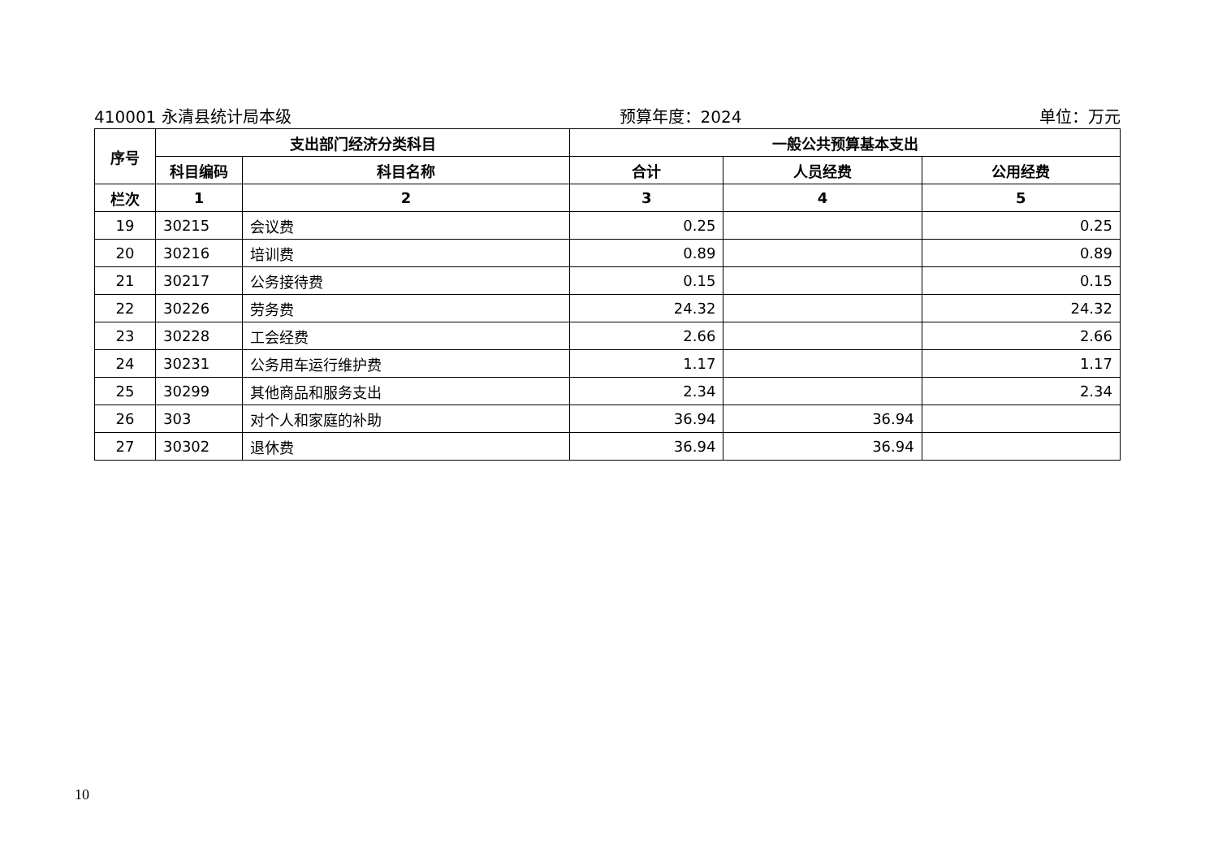410001 永清县统计局本级 预算年度：2024 单位：万元
| 序号 | 支出部门经济分类科目 | | 一般公共预算基本支出 | | |
| --- | --- | --- | --- | --- | --- |
| | 科目编码 | 科目名称 | 合计 | 人员经费 | 公用经费 |
| 栏次 | 1 | 2 | 3 | 4 | 5 |
| 19 | 30215 | 会议费 | 0.25 | | 0.25 |
| 20 | 30216 | 培训费 | 0.89 | | 0.89 |
| 21 | 30217 | 公务接待费 | 0.15 | | 0.15 |
| 22 | 30226 | 劳务费 | 24.32 | | 24.32 |
| 23 | 30228 | 工会经费 | 2.66 | | 2.66 |
| 24 | 30231 | 公务用车运行维护费 | 1.17 | | 1.17 |
| 25 | 30299 | 其他商品和服务支出 | 2.34 | | 2.34 |
| 26 | 303 | 对个人和家庭的补助 | 36.94 | 36.94 | |
| 27 | 30302 | 退休费 | 36.94 | 36.94 | |
10